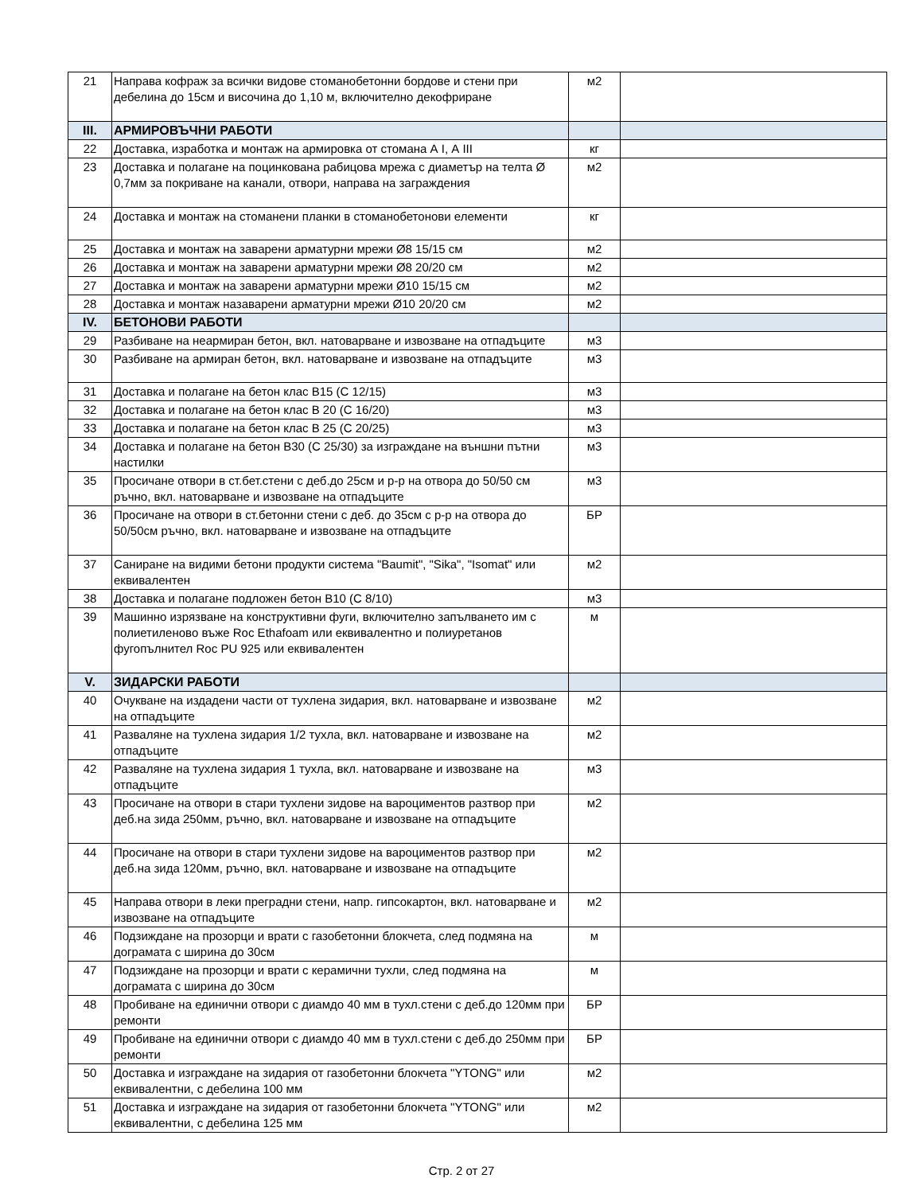| 21 | Направа кофраж за всички видове стоманобетонни бордове и стени при дебелина до 15см и височина до 1,10 м, включително декофриране | м2 | |
| III. | АРМИРОВЪЧНИ РАБОТИ | | |
| 22 | Доставка, изработка и монтаж на армировка от стомана А I, А III | кг | |
| 23 | Доставка и полагане на поцинкована рабицова мрежа с диаметър на телта Ø 0,7мм за покриване на канали, отвори, направа на заграждения | м2 | |
| 24 | Доставка и монтаж на стоманени планки в стоманобетонови елементи | кг | |
| 25 | Доставка и монтаж на заварени арматурни мрежи Ø8 15/15 см | м2 | |
| 26 | Доставка и монтаж на заварени арматурни мрежи Ø8 20/20 см | м2 | |
| 27 | Доставка и монтаж на заварени арматурни мрежи Ø10 15/15 см | м2 | |
| 28 | Доставка и монтаж назаварени арматурни мрежи Ø10 20/20 см | м2 | |
| IV. | БЕТОНОВИ РАБОТИ | | |
| 29 | Разбиване на неармиран бетон, вкл. натоварване и извозване на отпадъците | м3 | |
| 30 | Разбиване на армиран бетон, вкл. натоварване и извозване на отпадъците | м3 | |
| 31 | Доставка и полагане на бетон клас В15 (С 12/15) | м3 | |
| 32 | Доставка и полагане на бетон клас В 20 (С 16/20) | м3 | |
| 33 | Доставка и полагане на бетон клас В 25 (С 20/25) | м3 | |
| 34 | Доставка и полагане на бетон В30 (С 25/30) за изграждане на външни пътни настилки | м3 | |
| 35 | Просичане отвори в ст.бет.стени с деб.до 25см и р-р на отвора до 50/50 см ръчно, вкл. натоварване и извозване на отпадъците | м3 | |
| 36 | Просичане на отвори в ст.бетонни стени с деб. до 35см с р-р на отвора до 50/50см ръчно, вкл. натоварване и извозване на отпадъците | БР | |
| 37 | Саниране на видими бетони продукти система "Baumit", "Sika", "Isomat" или еквивалентен | м2 | |
| 38 | Доставка и полагане подложен бетон В10 (С 8/10) | м3 | |
| 39 | Машинно изрязване на конструктивни фуги, включително запълването им с полиетиленово въже Roc Ethafoam или еквивалентно и полиуретанов фугопълнител Roc PU 925 или еквивалентен | м | |
| V. | ЗИДАРСКИ РАБОТИ | | |
| 40 | Очукване на издадени части от тухлена зидария, вкл. натоварване и извозване на отпадъците | м2 | |
| 41 | Разваляне на тухлена зидария 1/2 тухла, вкл. натоварване и извозване на отпадъците | м2 | |
| 42 | Разваляне на тухлена зидария 1 тухла, вкл. натоварване и извозване на отпадъците | м3 | |
| 43 | Просичане на отвори в стари тухлени зидове на вароциментов разтвор при деб.на зида 250мм, ръчно, вкл. натоварване и извозване на отпадъците | м2 | |
| 44 | Просичане на отвори в стари тухлени зидове на вароциментов разтвор при деб.на зида 120мм, ръчно, вкл. натоварване и извозване на отпадъците | м2 | |
| 45 | Направа отвори в леки преградни стени, напр. гипсокартон, вкл. натоварване и извозване на отпадъците | м2 | |
| 46 | Подзиждане на прозорци и врати с газобетонни блокчета, след подмяна на дограмата с ширина до 30см | м | |
| 47 | Подзиждане на прозорци и врати с керамични тухли, след подмяна на дограмата с ширина до 30см | м | |
| 48 | Пробиване на единични отвори с диамдо 40 мм в тухл.стени с деб.до 120мм при ремонти | БР | |
| 49 | Пробиване на единични отвори с диамдо 40 мм в тухл.стени с деб.до 250мм при ремонти | БР | |
| 50 | Доставка и изграждане на зидария от газобетонни блокчета "YTONG" или еквивалентни, с дебелина 100 мм | м2 | |
| 51 | Доставка и изграждане на зидария от газобетонни блокчета "YTONG" или еквивалентни, с дебелина 125 мм | м2 | |
Стр. 2 от 27